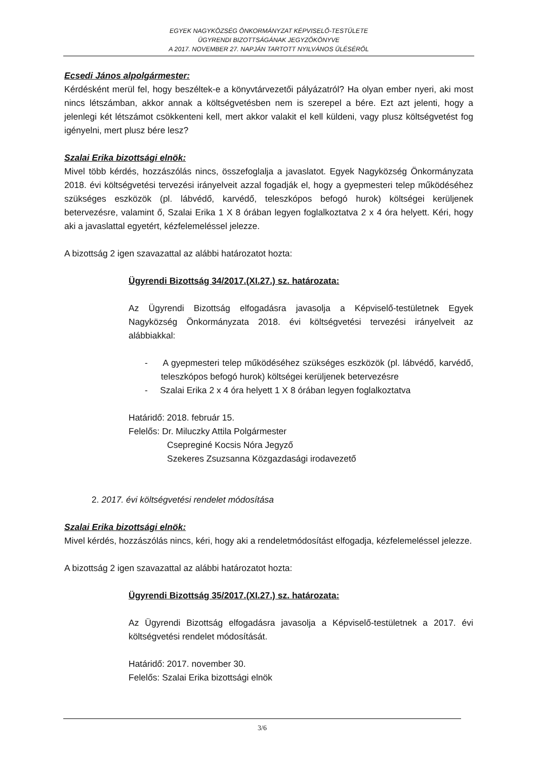EGYEK NAGYKÖZSÉG ÖNKORMÁNYZAT KÉPVISELŐ-TESTÜLETE
ÜGYRENDI BIZOTTSÁGÁNAK JEGYZŐKÖNYVE
A 2017. NOVEMBER 27. NAPJÁN TARTOTT NYILVÁNOS ÜLÉSÉRŐL
Ecsedi János alpolgármester:
Kérdésként merül fel, hogy beszéltek-e a könyvtárvezetői pályázatról? Ha olyan ember nyeri, aki most nincs létszámban, akkor annak a költségvetésben nem is szerepel a bére. Ezt azt jelenti, hogy a jelenlegi két létszámot csökkenteni kell, mert akkor valakit el kell küldeni, vagy plusz költségvetést fog igényelni, mert plusz bére lesz?
Szalai Erika bizottsági elnök:
Mivel több kérdés, hozzászólás nincs, összefoglalja a javaslatot. Egyek Nagyközség Önkormányzata 2018. évi költségvetési tervezési irányelveit azzal fogadják el, hogy a gyepmesteri telep működéséhez szükséges eszközök (pl. lábvédő, karvédő, teleszkópos befogó hurok) költségei kerüljenek betervezésre, valamint ő, Szalai Erika 1 X 8 órában legyen foglalkoztatva 2 x 4 óra helyett. Kéri, hogy aki a javaslattal egyetért, kézfelemeléssel jelezze.
A bizottság 2 igen szavazattal az alábbi határozatot hozta:
Ügyrendi Bizottság 34/2017.(XI.27.) sz. határozata:
Az Ügyrendi Bizottság elfogadásra javasolja a Képviselő-testületnek Egyek Nagyközség Önkormányzata 2018. évi költségvetési tervezési irányelveit az alábbiakkal:
- A gyepmesteri telep működéséhez szükséges eszközök (pl. lábvédő, karvédő, teleszkópos befogó hurok) költségei kerüljenek betervezésre
- Szalai Erika 2 x 4 óra helyett 1 X 8 órában legyen foglalkoztatva
Határidő: 2018. február 15.
Felelős: Dr. Miluczky Attila Polgármester
Csepreginé Kocsis Nóra Jegyző
Szekeres Zsuzsanna Közgazdasági irodavezető
2. 2017. évi költségvetési rendelet módosítása
Szalai Erika bizottsági elnök:
Mivel kérdés, hozzászólás nincs, kéri, hogy aki a rendeletmódosítást elfogadja, kézfelemeléssel jelezze.
A bizottság 2 igen szavazattal az alábbi határozatot hozta:
Ügyrendi Bizottság 35/2017.(XI.27.) sz. határozata:
Az Ügyrendi Bizottság elfogadásra javasolja a Képviselő-testületnek a 2017. évi költségvetési rendelet módosítását.
Határidő: 2017. november 30.
Felelős: Szalai Erika bizottsági elnök
3/6